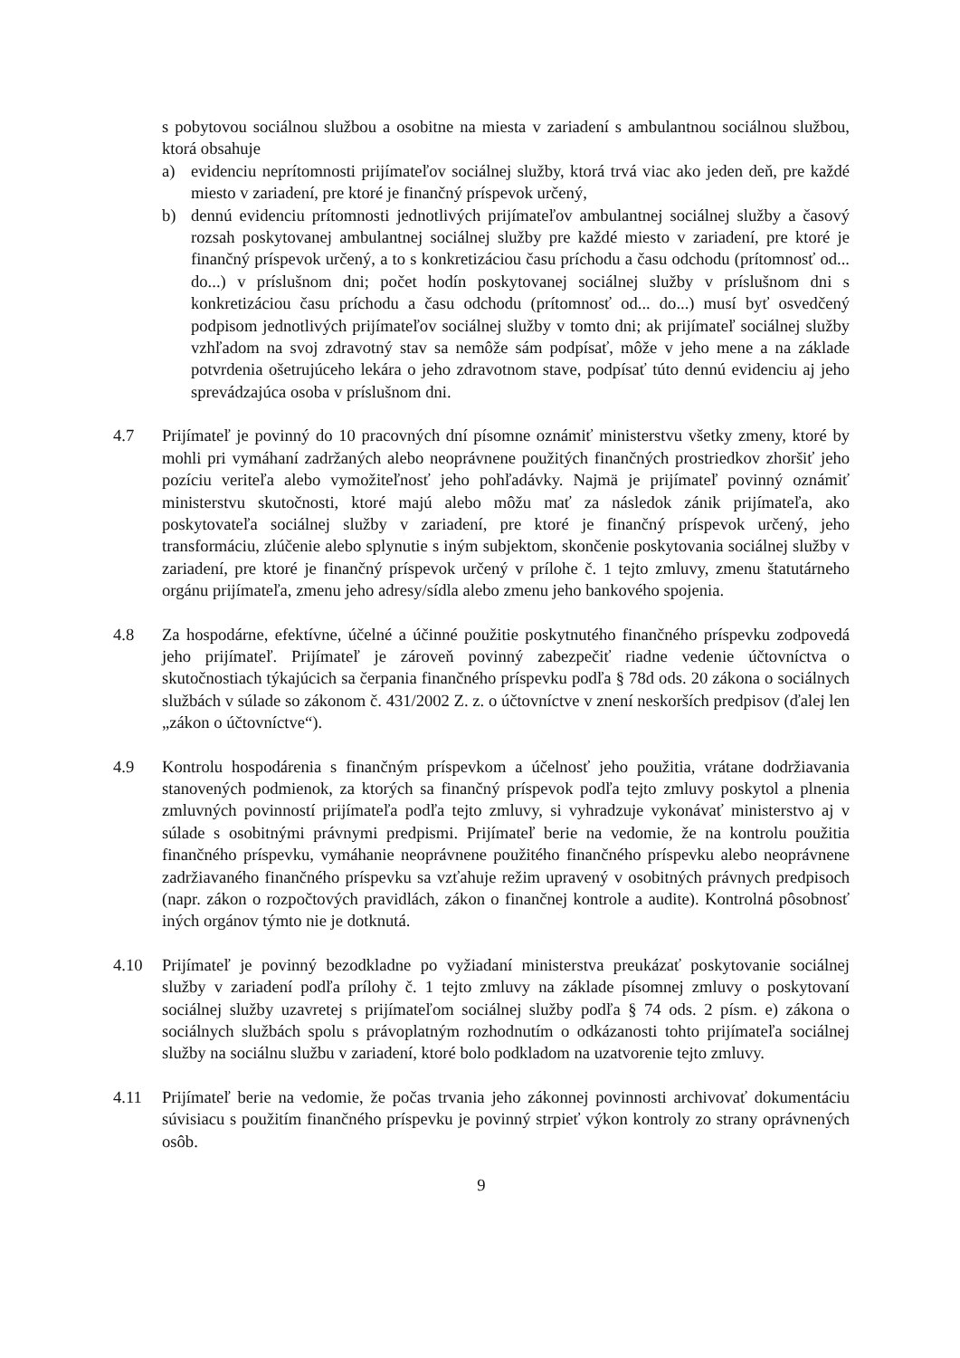s pobytovou sociálnou službou a osobitne na miesta v zariadení s ambulantnou sociálnou službou, ktorá obsahuje
a) evidenciu neprítomnosti prijímateľov sociálnej služby, ktorá trvá viac ako jeden deň, pre každé miesto v zariadení, pre ktoré je finančný príspevok určený,
b) dennú evidenciu prítomnosti jednotlivých prijímateľov ambulantnej sociálnej služby a časový rozsah poskytovanej ambulantnej sociálnej služby pre každé miesto v zariadení, pre ktoré je finančný príspevok určený, a to s konkretizáciou času príchodu a času odchodu (prítomnosť od... do...) v príslušnom dni; počet hodín poskytovanej sociálnej služby v príslušnom dni s konkretizáciou času príchodu a času odchodu (prítomnosť od... do...) musí byť osvedčený podpisom jednotlivých prijímateľov sociálnej služby v tomto dni; ak prijímateľ sociálnej služby vzhľadom na svoj zdravotný stav sa nemôže sám podpísať, môže v jeho mene a na základe potvrdenia ošetrujúceho lekára o jeho zdravotnom stave, podpísať túto dennú evidenciu aj jeho sprevádzajúca osoba v príslušnom dni.
4.7 Prijímateľ je povinný do 10 pracovných dní písomne oznámiť ministerstvu všetky zmeny, ktoré by mohli pri vymáhaní zadržaných alebo neoprávnene použitých finančných prostriedkov zhoršiť jeho pozíciu veriteľa alebo vymožiteľnosť jeho pohľadávky. Najmä je prijímateľ povinný oznámiť ministerstvu skutočnosti, ktoré majú alebo môžu mať za následok zánik prijímateľa, ako poskytovateľa sociálnej služby v zariadení, pre ktoré je finančný príspevok určený, jeho transformáciu, zlúčenie alebo splynutie s iným subjektom, skončenie poskytovania sociálnej služby v zariadení, pre ktoré je finančný príspevok určený v prílohe č. 1 tejto zmluvy, zmenu štatutárneho orgánu prijímateľa, zmenu jeho adresy/sídla alebo zmenu jeho bankového spojenia.
4.8 Za hospodárne, efektívne, účelné a účinné použitie poskytnutého finančného príspevku zodpovedá jeho prijímateľ. Prijímateľ je zároveň povinný zabezpečiť riadne vedenie účtovníctva o skutočnostiach týkajúcich sa čerpania finančného príspevku podľa § 78d ods. 20 zákona o sociálnych službách v súlade so zákonom č. 431/2002 Z. z. o účtovníctve v znení neskorších predpisov (ďalej len „zákon o účtovníctve“).
4.9 Kontrolu hospodárenia s finančným príspevkom a účelnosť jeho použitia, vrátane dodržiavania stanovených podmienok, za ktorých sa finančný príspevok podľa tejto zmluvy poskytol a plnenia zmluvných povinností prijímateľa podľa tejto zmluvy, si vyhradzuje vykonávať ministerstvo aj v súlade s osobitnými právnymi predpismi. Prijímateľ berie na vedomie, že na kontrolu použitia finančného príspevku, vymáhanie neoprávnene použitého finančného príspevku alebo neoprávnene zadržiavaného finančného príspevku sa vzťahuje režim upravený v osobitných právnych predpisoch (napr. zákon o rozpočtových pravidlách, zákon o finančnej kontrole a audite). Kontrolná pôsobnosť iných orgánov týmto nie je dotknutá.
4.10 Prijímateľ je povinný bezodkladne po vyžiadaní ministerstva preukázať poskytovanie sociálnej služby v zariadení podľa prílohy č. 1 tejto zmluvy na základe písomnej zmluvy o poskytovaní sociálnej služby uzavretej s prijímateľom sociálnej služby podľa § 74 ods. 2 písm. e) zákona o sociálnych službách spolu s právoplatným rozhodnutím o odkázanosti tohto prijímateľa sociálnej služby na sociálnu službu v zariadení, ktoré bolo podkladom na uzatvorenie tejto zmluvy.
4.11 Prijímateľ berie na vedomie, že počas trvania jeho zákonnej povinnosti archivovať dokumentáciu súvisiacu s použitím finančného príspevku je povinný strpieť výkon kontroly zo strany oprávnených osôb.
9